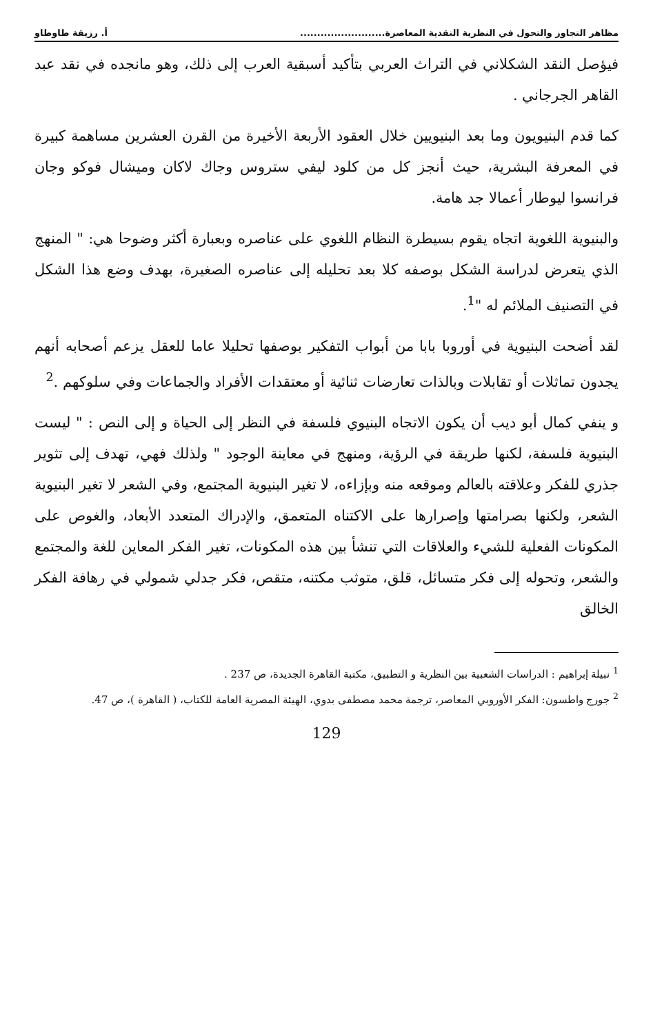مظاهر التجاوز والتحول في النظرية النقدية المعاصرة......................... أ. رزيقة طاوطاو
فيؤصل النقد الشكلاني في التراث العربي بتأكيد أسبقية العرب إلى ذلك، وهو مانجده في نقد عبد القاهر الجرجاني .
كما قدم البنيويون وما بعد البنيويين خلال العقود الأربعة الأخيرة من القرن العشرين مساهمة كبيرة في المعرفة البشرية، حيث أنجز كل من كلود ليفي ستروس وجاك لاكان وميشال فوكو وجان فرانسوا ليوطار أعمالا جد هامة.
والبنيوية اللغوية اتجاه يقوم بسيطرة النظام اللغوي على عناصره وبعبارة أكثر وضوحا هي: " المنهج الذي يتعرض لدراسة الشكل بوصفه كلا بعد تحليله إلى عناصره الصغيرة، بهدف وضع هذا الشكل في التصنيف الملائم له "<sup>1</sup>.
لقد أضحت البنيوية في أوروبا بابا من أبواب التفكير بوصفها تحليلا عاما للعقل يزعم أصحابه أنهم يجدون تماثلات أو تقابلات وبالذات تعارضات ثنائية أو معتقدات الأفراد والجماعات وفي سلوكهم .<sup>2</sup>
و ينفي كمال أبو ديب أن يكون الاتجاه البنيوي فلسفة في النظر إلى الحياة و إلى النص : " ليست البنيوية فلسفة، لكنها طريقة في الرؤية، ومنهج في معاينة الوجود " ولذلك فهي، تهدف إلى تثوير جذري للفكر وعلاقته بالعالم وموقعه منه وبإزاءه، لا تغير البنيوية المجتمع، وفي الشعر لا تغير البنيوية الشعر، ولكنها بصرامتها وإصرارها على الاكتناه المتعمق، والإدراك المتعدد الأبعاد، والغوص على المكونات الفعلية للشيء والعلاقات التي تنشأ بين هذه المكونات، تغير الفكر المعاين للغة والمجتمع والشعر، وتحوله إلى فكر متسائل، قلق، متوثب مكتنه، متقص، فكر جدلي شمولي في رهافة الفكر الخالق
<sup>1</sup> نبيلة إبراهيم : الدراسات الشعبية بين النظرية و التطبيق، مكتبة القاهرة الجديدة، ص 237 .
<sup>2</sup> جورج واطسون: الفكر الأوروبي المعاصر، ترجمة محمد مصطفى بدوي، الهيئة المصرية العامة للكتاب، ( القاهرة )، ص 47.
129